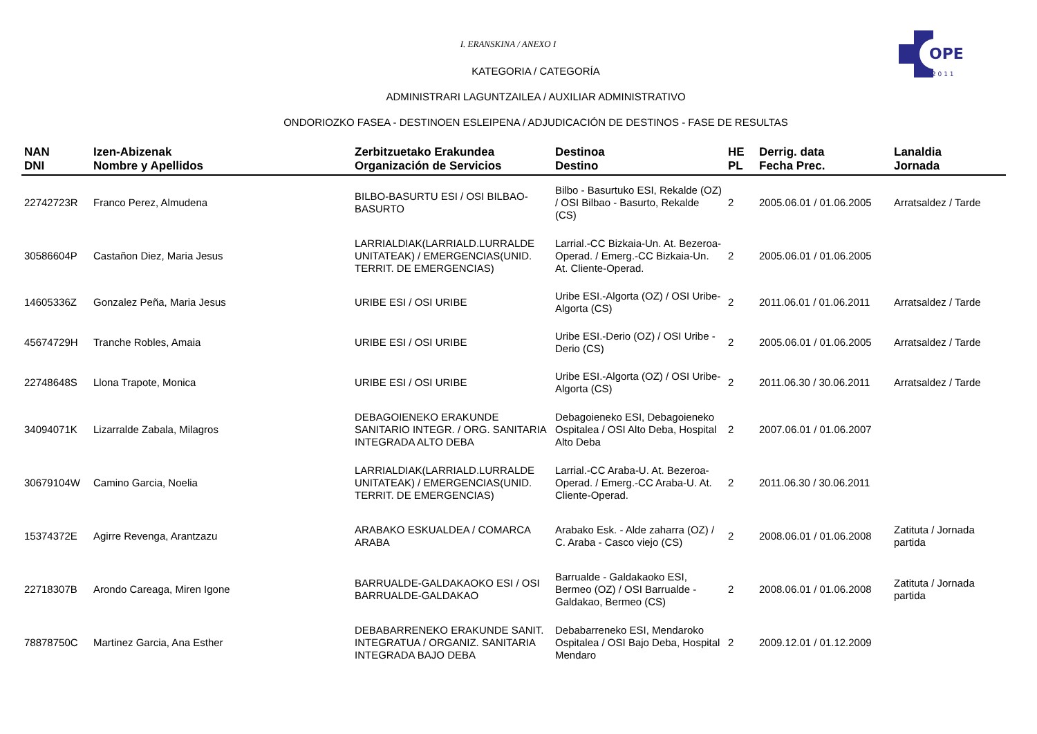OPE
2 0 1 1
I. ERANSKINA / ANEXO I
KATEGORIA / CATEGORÍA
ADMINISTRARI LAGUNTZAILEA / AUXILIAR ADMINISTRATIVO
ONDORIOZKO FASEA - DESTINOEN ESLEIPENA / ADJUDICACIÓN DE DESTINOS - FASE DE RESULTAS
| NAN DNI | Izen-Abizenak Nombre y Apellidos | Zerbitzuetako Erakundea Organización de Servicios | Destinoa Destino | HE PL | Derrig. data Fecha Prec. | Lanaldia Jornada |
| --- | --- | --- | --- | --- | --- | --- |
| 22742723R | Franco Perez, Almudena | BILBO-BASURTU ESI / OSI BILBAO-BASURTO | Bilbo - Basurtuko ESI, Rekalde (OZ) / OSI Bilbao - Basurto, Rekalde (CS) | 2 | 2005.06.01 / 01.06.2005 | Arratsaldez / Tarde |
| 30586604P | Castañon Diez, Maria Jesus | LARRIALDIAK(LARRIALD.LURRALDE UNITATEAK) / EMERGENCIAS(UNID. TERRIT. DE EMERGENCIAS) | Larrial.-CC Bizkaia-Un. At. Bezeroa-Operad. / Emerg.-CC Bizkaia-Un. At. Cliente-Operad. | 2 | 2005.06.01 / 01.06.2005 | |
| 14605336Z | Gonzalez Peña, Maria Jesus | URIBE ESI / OSI URIBE | Uribe ESI.-Algorta (OZ) / OSI Uribe-Algorta (CS) | 2 | 2011.06.01 / 01.06.2011 | Arratsaldez / Tarde |
| 45674729H | Tranche Robles, Amaia | URIBE ESI / OSI URIBE | Uribe ESI.-Derio (OZ) / OSI Uribe -Derio (CS) | 2 | 2005.06.01 / 01.06.2005 | Arratsaldez / Tarde |
| 22748648S | Llona Trapote, Monica | URIBE ESI / OSI URIBE | Uribe ESI.-Algorta (OZ) / OSI Uribe-Algorta (CS) | 2 | 2011.06.30 / 30.06.2011 | Arratsaldez / Tarde |
| 34094071K | Lizarralde Zabala, Milagros | DEBAGOIENEKO ERAKUNDE SANITARIO INTEGR. / ORG. SANITARIA INTEGRADA ALTO DEBA | Debagoieneko ESI, Debagoieneko Ospitalea / OSI Alto Deba, Hospital Alto Deba | 2 | 2007.06.01 / 01.06.2007 | |
| 30679104W | Camino Garcia, Noelia | LARRIALDIAK(LARRIALD.LURRALDE UNITATEAK) / EMERGENCIAS(UNID. TERRIT. DE EMERGENCIAS) | Larrial.-CC Araba-U. At. Bezeroa-Operad. / Emerg.-CC Araba-U. At. Cliente-Operad. | 2 | 2011.06.30 / 30.06.2011 | |
| 15374372E | Agirre Revenga, Arantzazu | ARABAKO ESKUALDEA / COMARCA ARABA | Arabako Esk. - Alde zaharra (OZ) / C. Araba - Casco viejo (CS) | 2 | 2008.06.01 / 01.06.2008 | Zatituta / Jornada partida |
| 22718307B | Arondo Careaga, Miren Igone | BARRUALDE-GALDAKAOKO ESI / OSI BARRUALDE-GALDAKAO | Barrualde - Galdakaoko ESI, Bermeo (OZ) / OSI Barrualde - Galdakao, Bermeo (CS) | 2 | 2008.06.01 / 01.06.2008 | Zatituta / Jornada partida |
| 78878750C | Martinez Garcia, Ana Esther | DEBABARRENEKO ERAKUNDE SANIT. INTEGRATUA / ORGANIZ. SANITARIA INTEGRADA BAJO DEBA | Debabarreneko ESI, Mendaroko Ospitalea / OSI Bajo Deba, Hospital Mendaro | 2 | 2009.12.01 / 01.12.2009 | |